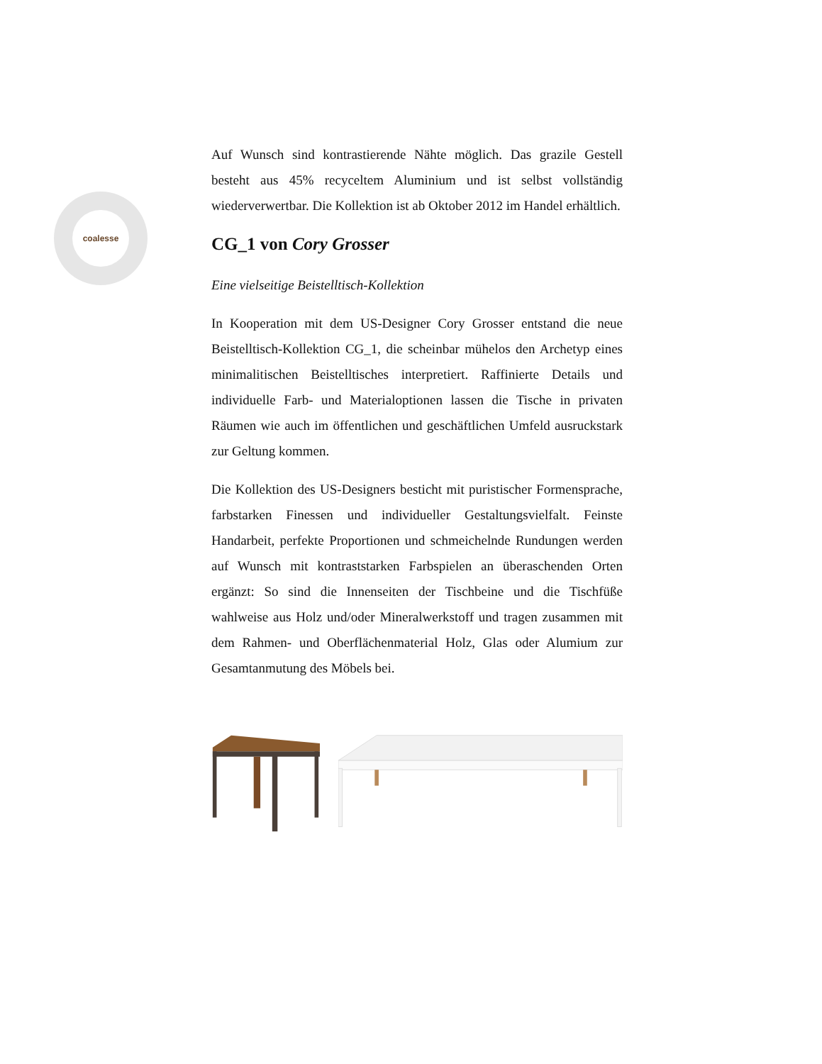coalesse
Auf Wunsch sind kontrastierende Nähte möglich. Das grazile Gestell besteht aus 45% recyceltem Aluminium und ist selbst vollständig wiederverwertbar. Die Kollektion ist ab Oktober 2012 im Handel erhältlich.
CG_1 von Cory Grosser
Eine vielseitige Beistelltisch-Kollektion
In Kooperation mit dem US-Designer Cory Grosser entstand die neue Beistelltisch-Kollektion CG_1, die scheinbar mühelos den Archetyp eines minimalitischen Beistelltisches interpretiert. Raffinierte Details und individuelle Farb- und Materialoptionen lassen die Tische in privaten Räumen wie auch im öffentlichen und geschäftlichen Umfeld ausruckstark zur Geltung kommen.
Die Kollektion des US-Designers besticht mit puristischer Formensprache, farbstarken Finessen und individueller Gestaltungsvielfalt. Feinste Handarbeit, perfekte Proportionen und schmeichelnde Rundungen werden auf Wunsch mit kontraststarken Farbspielen an überaschenden Orten ergänzt: So sind die Innenseiten der Tischbeine und die Tischfüße wahlweise aus Holz und/oder Mineralwerkstoff und tragen zusammen mit dem Rahmen- und Oberflächenmaterial Holz, Glas oder Alumium zur Gesamtanmutung des Möbels bei.